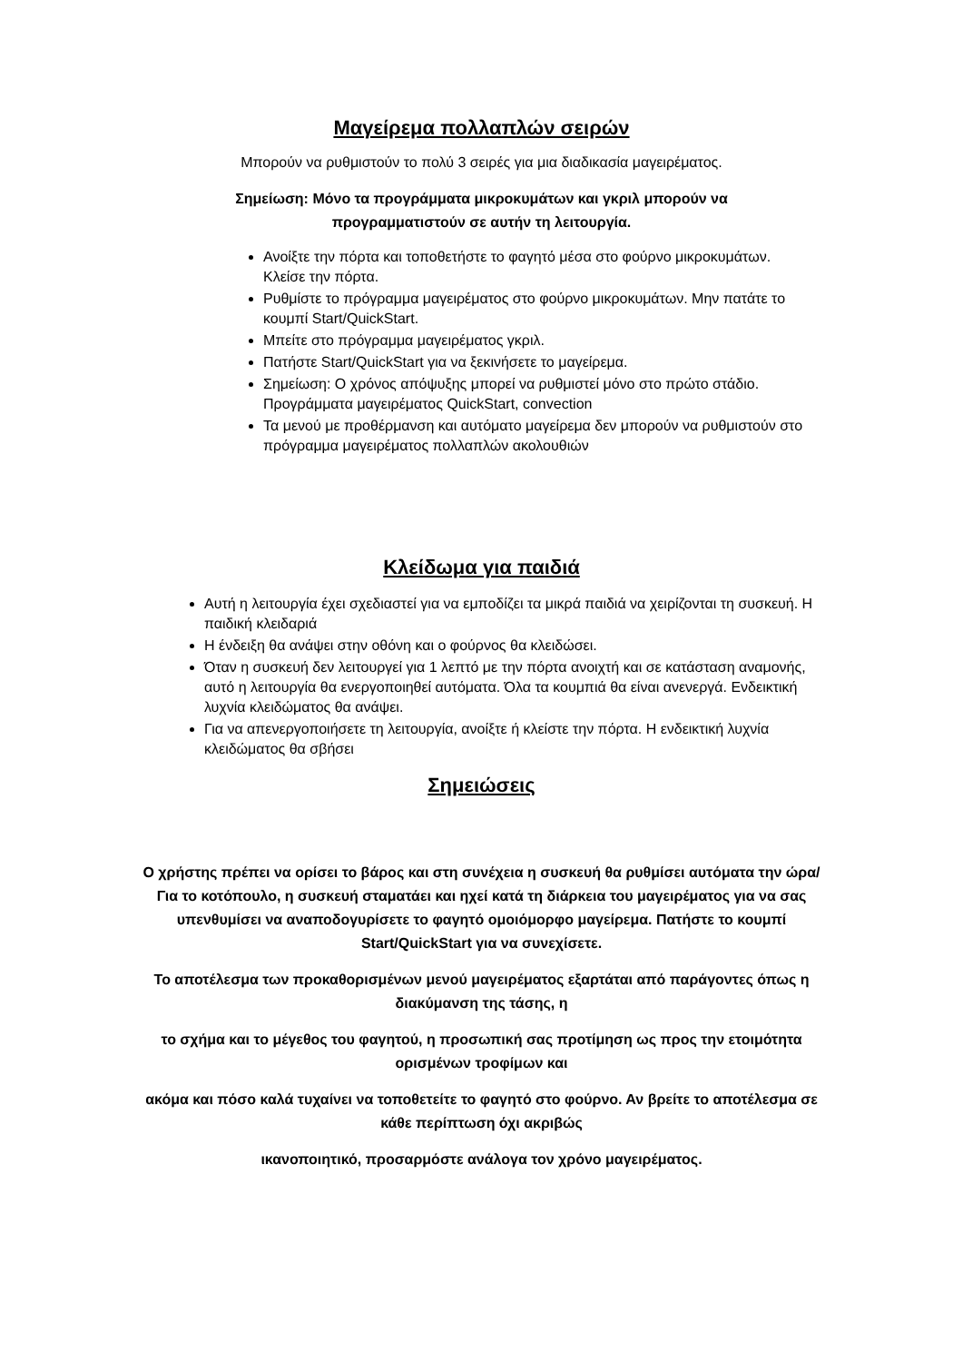Μαγείρεμα πολλαπλών σειρών
Μπορούν να ρυθμιστούν το πολύ 3 σειρές για μια διαδικασία μαγειρέματος.
Σημείωση: Μόνο τα προγράμματα μικροκυμάτων και γκριλ μπορούν να
προγραμματιστούν σε αυτήν τη λειτουργία.
Ανοίξτε την πόρτα και τοποθετήστε το φαγητό μέσα στο φούρνο μικροκυμάτων. Κλείσε την πόρτα.
Ρυθμίστε το πρόγραμμα μαγειρέματος στο φούρνο μικροκυμάτων. Μην πατάτε το κουμπί Start/QuickStart.
Μπείτε στο πρόγραμμα μαγειρέματος γκριλ.
Πατήστε Start/QuickStart για να ξεκινήσετε το μαγείρεμα.
Σημείωση: Ο χρόνος απόψυξης μπορεί να ρυθμιστεί μόνο στο πρώτο στάδιο. Προγράμματα μαγειρέματος QuickStart, convection
Τα μενού με προθέρμανση και αυτόματο μαγείρεμα δεν μπορούν να ρυθμιστούν στο πρόγραμμα μαγειρέματος πολλαπλών ακολουθιών
Κλείδωμα για παιδιά
Αυτή η λειτουργία έχει σχεδιαστεί για να εμποδίζει τα μικρά παιδιά να χειρίζονται τη συσκευή. Η παιδική κλειδαριά
Η ένδειξη θα ανάψει στην οθόνη και ο φούρνος θα κλειδώσει.
Όταν η συσκευή δεν λειτουργεί για 1 λεπτό με την πόρτα ανοιχτή και σε κατάσταση αναμονής, αυτό η λειτουργία θα ενεργοποιηθεί αυτόματα. Όλα τα κουμπιά θα είναι ανενεργά. Ενδεικτική λυχνία κλειδώματος θα ανάψει.
Για να απενεργοποιήσετε τη λειτουργία, ανοίξτε ή κλείστε την πόρτα. Η ενδεικτική λυχνία κλειδώματος θα σβήσει
Σημειώσεις
Ο χρήστης πρέπει να ορίσει το βάρος και στη συνέχεια η συσκευή θα ρυθμίσει αυτόματα την ώρα/Για το κοτόπουλο, η συσκευή σταματάει και ηχεί κατά τη διάρκεια του μαγειρέματος για να σας υπενθυμίσει να αναποδογυρίσετε το φαγητό ομοιόμορφο μαγείρεμα. Πατήστε το κουμπί Start/QuickStart για να συνεχίσετε.
Το αποτέλεσμα των προκαθορισμένων μενού μαγειρέματος εξαρτάται από παράγοντες όπως η διακύμανση της τάσης, η
το σχήμα και το μέγεθος του φαγητού, η προσωπική σας προτίμηση ως προς την ετοιμότητα ορισμένων τροφίμων και
ακόμα και πόσο καλά τυχαίνει να τοποθετείτε το φαγητό στο φούρνο. Αν βρείτε το αποτέλεσμα σε κάθε περίπτωση όχι ακριβώς
ικανοποιητικό, προσαρμόστε ανάλογα τον χρόνο μαγειρέματος.